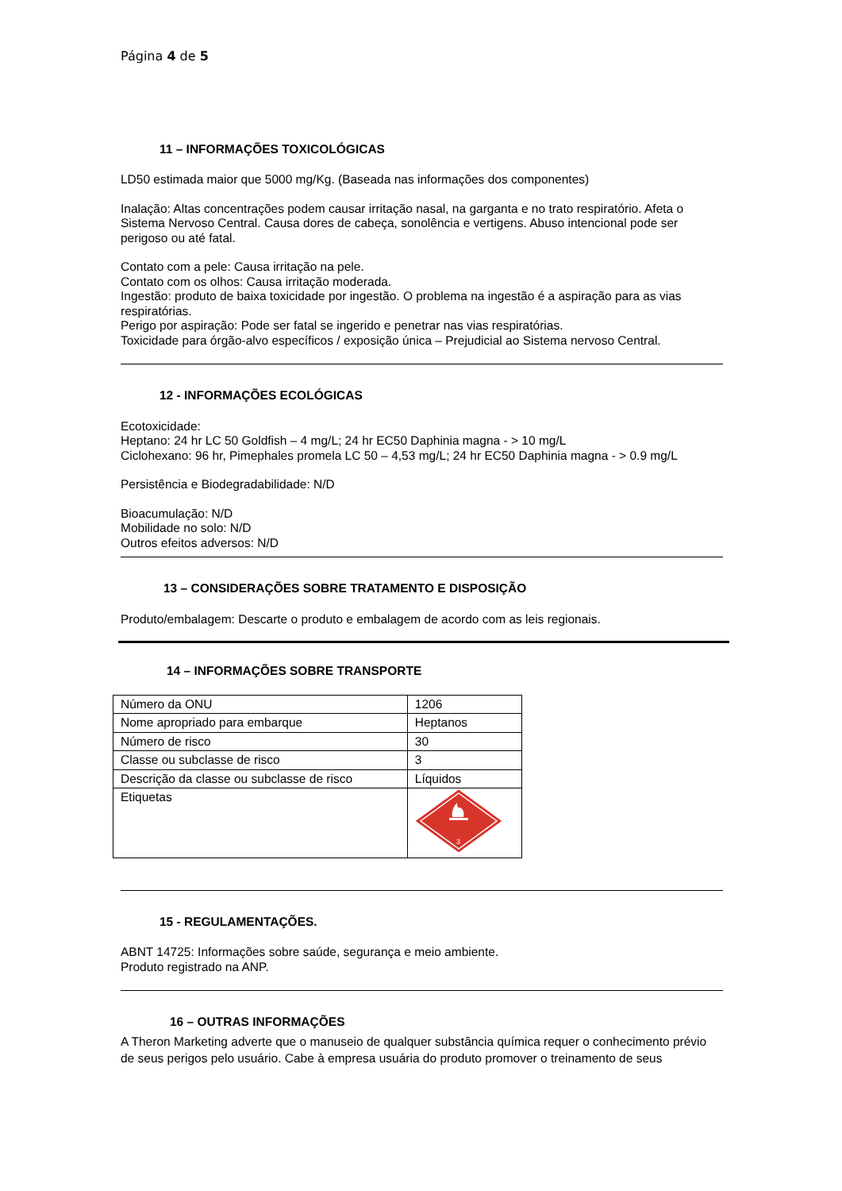Página 4 de 5
11 – INFORMAÇÕES TOXICOLÓGICAS
LD50 estimada maior que 5000 mg/Kg. (Baseada nas informações dos componentes)
Inalação: Altas concentrações podem causar irritação nasal, na garganta e no trato respiratório. Afeta o Sistema Nervoso Central. Causa dores de cabeça, sonolência e vertigens. Abuso intencional pode ser perigoso ou até fatal.
Contato com a pele: Causa irritação na pele.
Contato com os olhos: Causa irritação moderada.
Ingestão: produto de baixa toxicidade por ingestão. O problema na ingestão é a aspiração para as vias respiratórias.
Perigo por aspiração: Pode ser fatal se ingerido e penetrar nas vias respiratórias.
Toxicidade para órgão-alvo específicos / exposição única – Prejudicial ao Sistema nervoso Central.
12 - INFORMAÇÕES ECOLÓGICAS
Ecotoxicidade:
Heptano: 24 hr LC 50 Goldfish – 4 mg/L; 24 hr EC50 Daphinia magna - > 10 mg/L
Ciclohexano: 96 hr, Pimephales promela LC 50 – 4,53 mg/L; 24 hr EC50 Daphinia magna - > 0.9 mg/L
Persistência e Biodegradabilidade: N/D
Bioacumulação: N/D
Mobilidade no solo: N/D
Outros efeitos adversos: N/D
13 – CONSIDERAÇÕES SOBRE TRATAMENTO E DISPOSIÇÃO
Produto/embalagem: Descarte o produto e embalagem de acordo com as leis regionais.
14 – INFORMAÇÕES SOBRE TRANSPORTE
| Número da ONU | 1206 |
| Nome apropriado para embarque | Heptanos |
| Número de risco | 30 |
| Classe ou subclasse de risco | 3 |
| Descrição da classe ou subclasse de risco | Líquidos |
| Etiquetas | 3 |
15 - REGULAMENTAÇÕES.
ABNT 14725: Informações sobre saúde, segurança e meio ambiente.
Produto registrado na ANP.
16 – OUTRAS INFORMAÇÕES
A Theron Marketing adverte que o manuseio de qualquer substância química requer o conhecimento prévio de seus perigos pelo usuário. Cabe à empresa usuária do produto promover o treinamento de seus